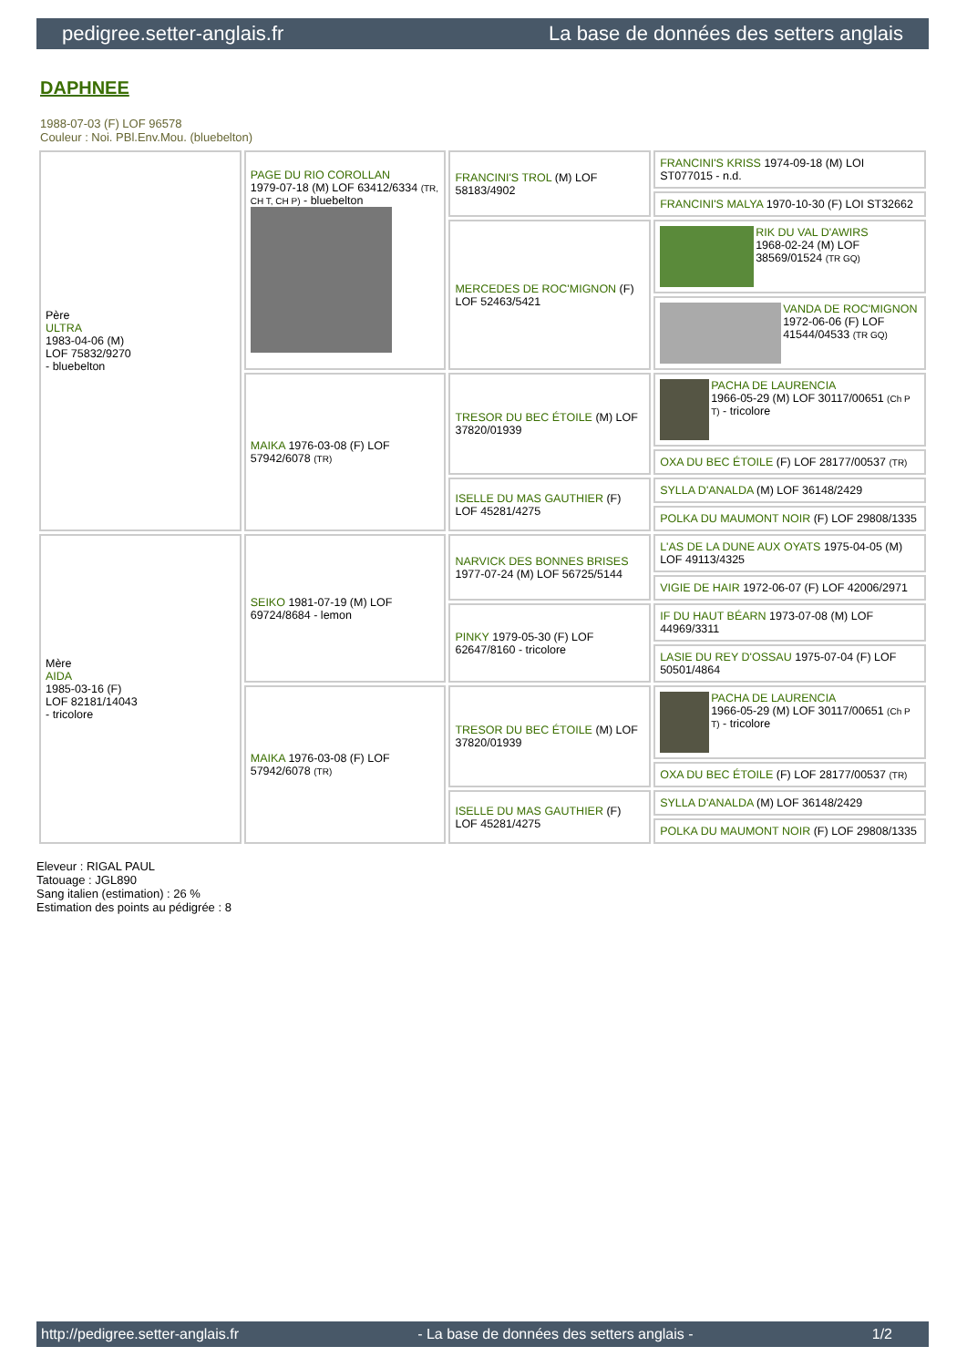pedigree.setter-anglais.fr La base de données des setters anglais
DAPHNEE
1988-07-03 (F) LOF 96578
Couleur : Noi. PBl.Env.Mou. (bluebelton)
| Père ULTRA 1983-04-06 (M) LOF 75832/9270 - bluebelton | PAGE DU RIO COROLLAN 1979-07-18 (M) LOF 63412/6334 (TR, CH T, CH P) - bluebelton | FRANCINI'S TROL (M) LOF 58183/4902 | FRANCINI'S KRISS 1974-09-18 (M) LOI ST077015 - n.d. |
| | | | FRANCINI'S MALYA 1970-10-30 (F) LOI ST32662 |
| | | MERCEDES DE ROC'MIGNON (F) LOF 52463/5421 | RIK DU VAL D'AWIRS 1968-02-24 (M) LOF 38569/01524 (TR GQ) |
| | | | VANDA DE ROC'MIGNON 1972-06-06 (F) LOF 41544/04533 (TR GQ) |
| | MAIKA 1976-03-08 (F) LOF 57942/6078 (TR) | TRESOR DU BEC ÉTOILE (M) LOF 37820/01939 | PACHA DE LAURENCIA 1966-05-29 (M) LOF 30117/00651 (Ch P T) - tricolore |
| | | | OXA DU BEC ÉTOILE (F) LOF 28177/00537 (TR) |
| | | ISELLE DU MAS GAUTHIER (F) LOF 45281/4275 | SYLLA D'ANALDA (M) LOF 36148/2429 |
| | | | POLKA DU MAUMONT NOIR (F) LOF 29808/1335 |
| Mère AIDA 1985-03-16 (F) LOF 82181/14043 - tricolore | SEIKO 1981-07-19 (M) LOF 69724/8684 - lemon | NARVICK DES BONNES BRISES 1977-07-24 (M) LOF 56725/5144 | L'AS DE LA DUNE AUX OYATS 1975-04-05 (M) LOF 49113/4325 |
| | | | VIGIE DE HAIR 1972-06-07 (F) LOF 42006/2971 |
| | | PINKY 1979-05-30 (F) LOF 62647/8160 - tricolore | IF DU HAUT BÉARN 1973-07-08 (M) LOF 44969/3311 |
| | | | LASIE DU REY D'OSSAU 1975-07-04 (F) LOF 50501/4864 |
| | MAIKA 1976-03-08 (F) LOF 57942/6078 (TR) | TRESOR DU BEC ÉTOILE (M) LOF 37820/01939 | PACHA DE LAURENCIA 1966-05-29 (M) LOF 30117/00651 (Ch P T) - tricolore |
| | | | OXA DU BEC ÉTOILE (F) LOF 28177/00537 (TR) |
| | | ISELLE DU MAS GAUTHIER (F) LOF 45281/4275 | SYLLA D'ANALDA (M) LOF 36148/2429 |
| | | | POLKA DU MAUMONT NOIR (F) LOF 29808/1335 |
Eleveur : RIGAL PAUL
Tatouage : JGL890
Sang italien (estimation) : 26 %
Estimation des points au pédigrée : 8
http://pedigree.setter-anglais.fr - La base de données des setters anglais - 1/2